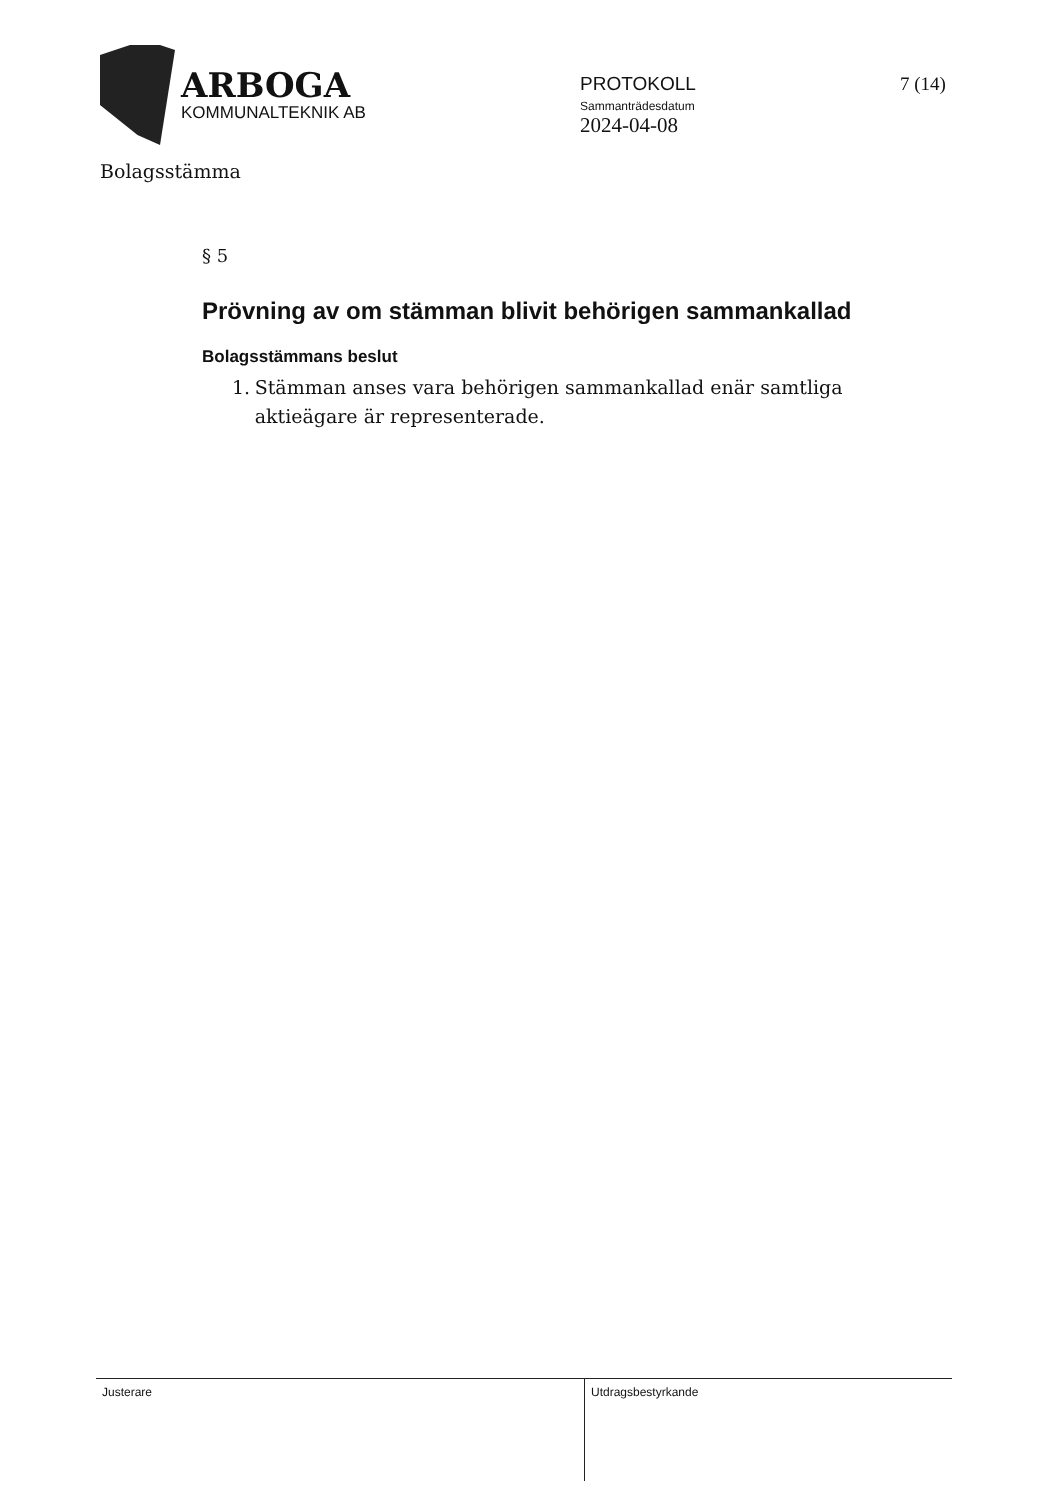ARBOGA
KOMMUNALTEKNIK AB
PROTOKOLL
Sammanträdesdatum
2024-04-08
7 (14)
Bolagsstämma
§ 5
Prövning av om stämman blivit behörigen sammankallad
Bolagsstämmans beslut
1. Stämman anses vara behörigen sammankallad enär samtliga aktieägare är representerade.
Justerare
Utdragsbestyrkande